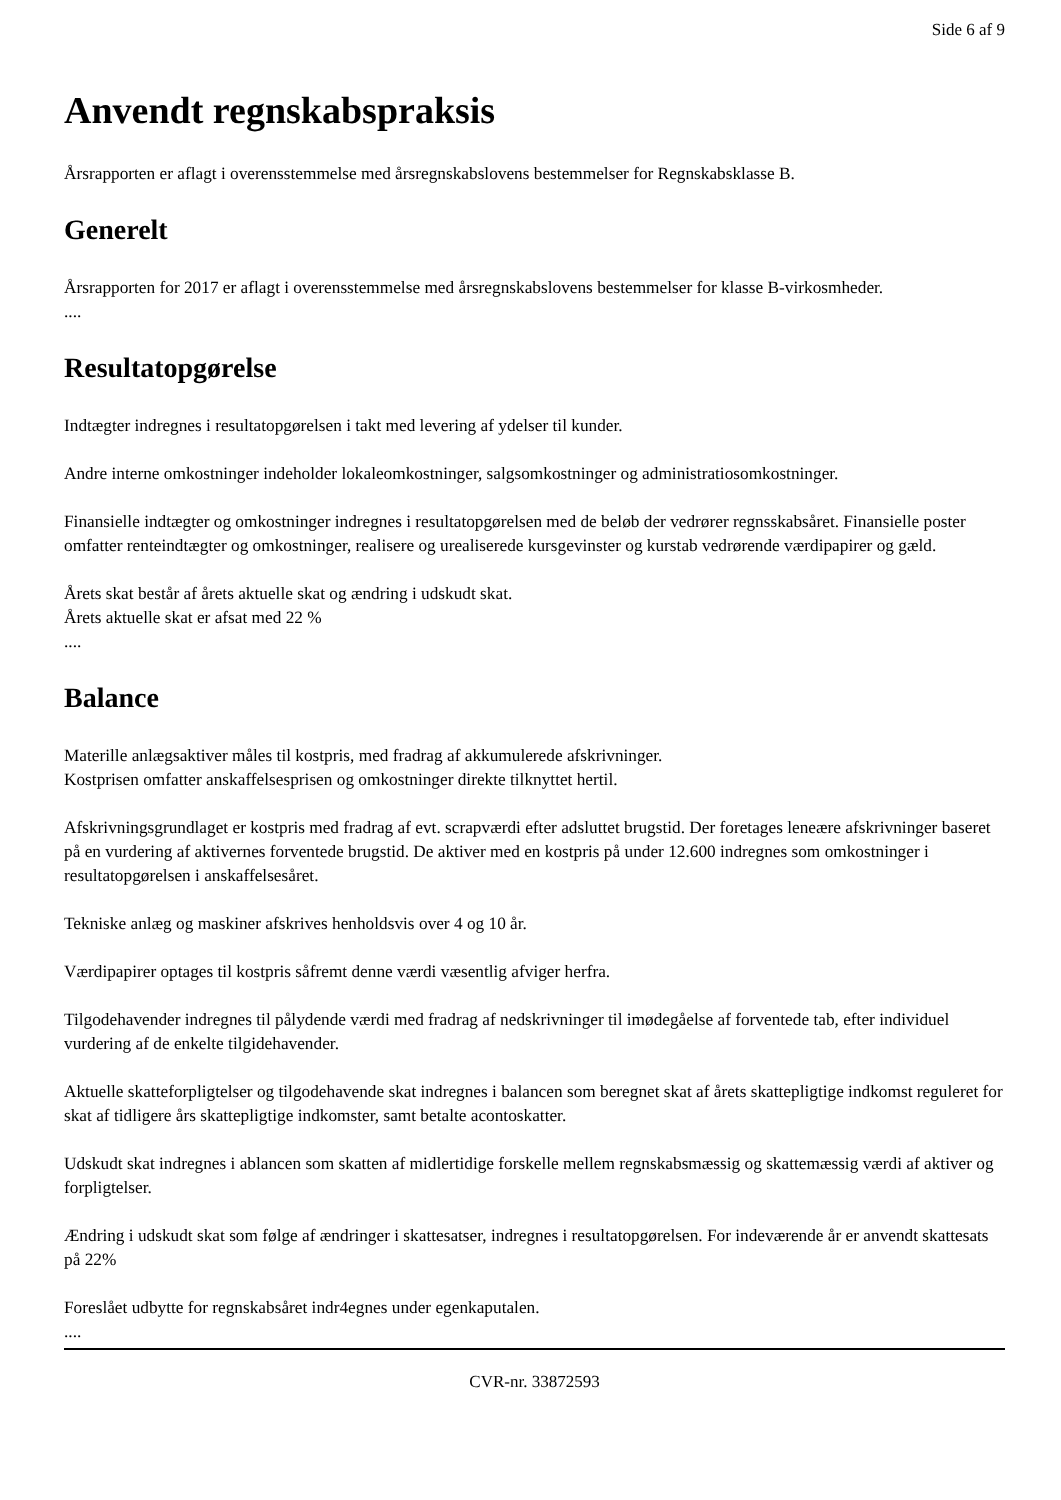Side 6 af 9
Anvendt regnskabspraksis
Årsrapporten er aflagt i overensstemmelse med årsregnskabslovens bestemmelser for Regnskabsklasse B.
Generelt
Årsrapporten for 2017 er aflagt i overensstemmelse med årsregnskabslovens bestemmelser for klasse B-virkosmheder.
....
Resultatopgørelse
Indtægter indregnes i resultatopgørelsen i takt med levering af ydelser til kunder.
Andre interne omkostninger indeholder lokaleomkostninger, salgsomkostninger og administratiosomkostninger.
Finansielle indtægter og omkostninger indregnes i resultatopgørelsen med de beløb der vedrører regnsskabsåret. Finansielle poster omfatter renteindtægter og omkostninger, realisere og urealiserede kursgevinster og kurstab vedrørende værdipapirer og gæld.
Årets skat består af årets aktuelle skat og ændring i udskudt skat.
Årets aktuelle skat er afsat med 22 %
....
Balance
Materille anlægsaktiver måles til kostpris, med fradrag af akkumulerede afskrivninger.
Kostprisen omfatter anskaffelsesprisen og omkostninger direkte tilknyttet hertil.
Afskrivningsgrundlaget er kostpris med fradrag af evt. scrapværdi efter adsluttet brugstid. Der foretages leneære afskrivninger baseret på en vurdering af aktivernes forventede brugstid. De aktiver med en kostpris på under 12.600 indregnes som omkostninger i resultatopgørelsen i anskaffelsesåret.
Tekniske anlæg og maskiner afskrives henholdsvis over 4 og 10 år.
Værdipapirer optages til kostpris såfremt denne værdi væsentlig afviger herfra.
Tilgodehavender indregnes til pålydende værdi med fradrag af nedskrivninger til imødegåelse af forventede tab, efter individuel vurdering af de enkelte tilgidehavender.
Aktuelle skatteforpligtelser og tilgodehavende skat indregnes i balancen som beregnet skat af årets skattepligtige indkomst reguleret for skat af tidligere års skattepligtige indkomster, samt betalte acontoskatter.
Udskudt skat indregnes i ablancen som skatten af midlertidige forskelle mellem regnskabsmæssig og skattemæssig værdi af aktiver og forpligtelser.
Ændring i udskudt skat som følge af ændringer i skattesatser, indregnes i resultatopgørelsen. For indeværende år er anvendt skattesats på 22%
Foreslået udbytte for regnskabsåret indr4egnes under egenkaputalen.
....
CVR-nr. 33872593